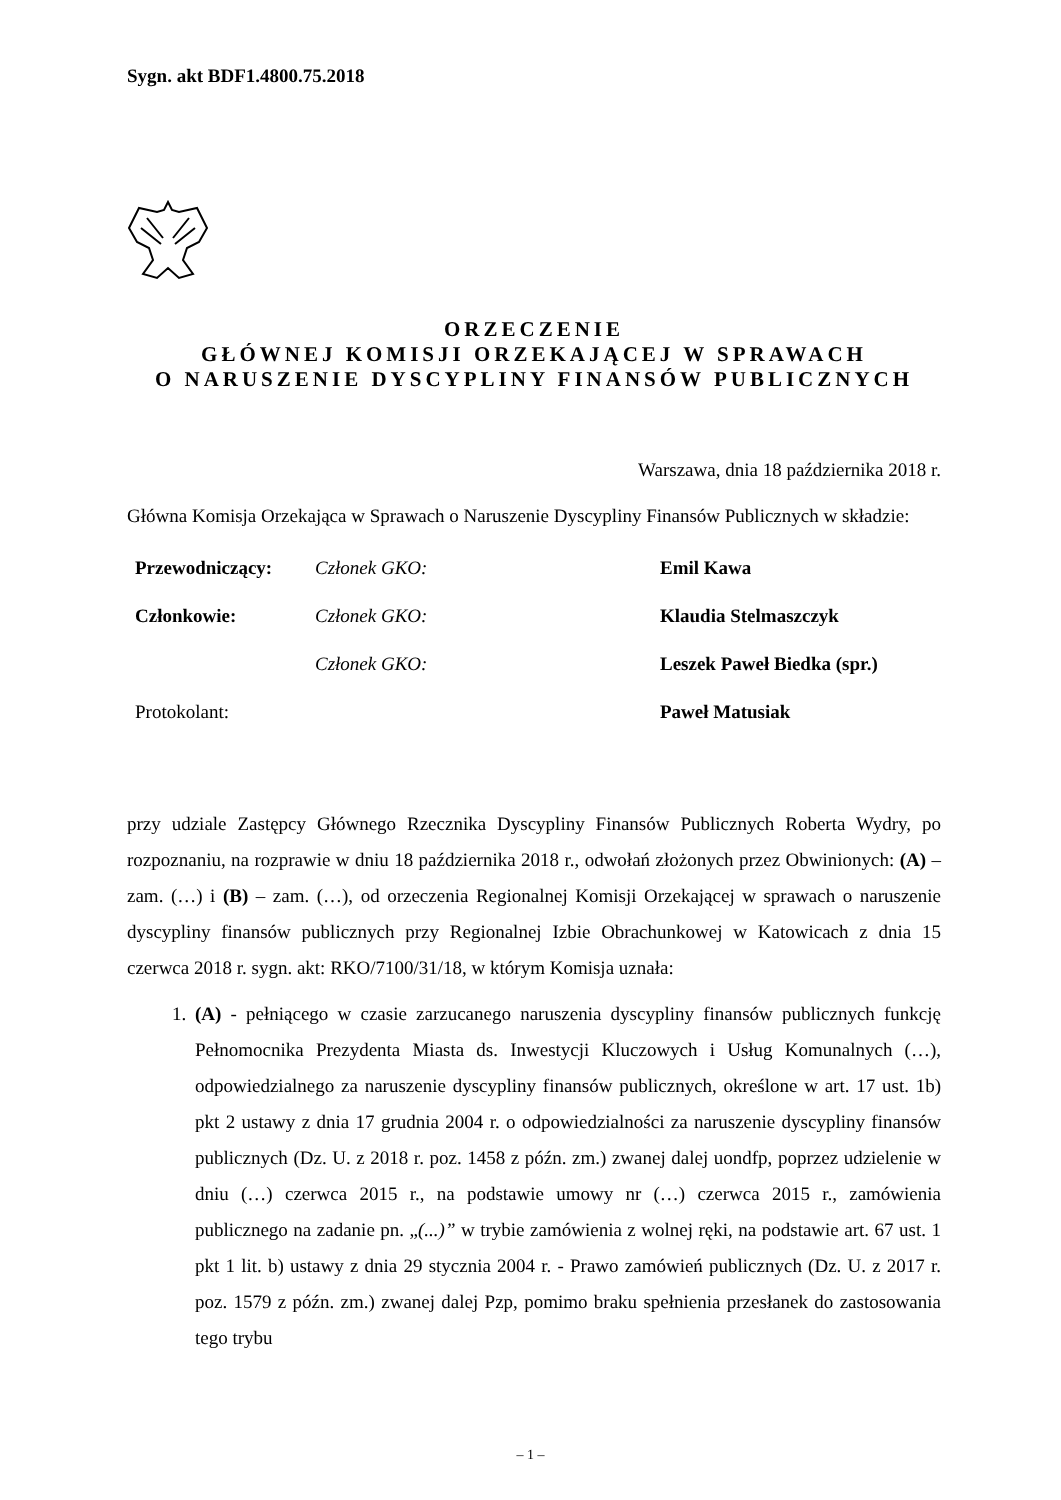Sygn. akt BDF1.4800.75.2018
ORZECZENIE
GŁÓWNEJ KOMISJI ORZEKAJĄCEJ W SPRAWACH
O NARUSZENIE DYSCYPLINY FINANSÓW PUBLICZNYCH
Warszawa, dnia 18 października 2018 r.
Główna Komisja Orzekająca w Sprawach o Naruszenie Dyscypliny Finansów Publicznych w składzie:
| Przewodniczący: | Członek GKO: | Emil Kawa |
| Członkowie: | Członek GKO: | Klaudia Stelmaszczyk |
| | Członek GKO: | Leszek Paweł Biedka (spr.) |
| Protokolant: | | Paweł Matusiak |
przy udziale Zastępcy Głównego Rzecznika Dyscypliny Finansów Publicznych Roberta Wydry, po rozpoznaniu, na rozprawie w dniu 18 października 2018 r., odwołań złożonych przez Obwinionych: (A) – zam. (…) i (B) – zam. (…), od orzeczenia Regionalnej Komisji Orzekającej w sprawach o naruszenie dyscypliny finansów publicznych przy Regionalnej Izbie Obrachunkowej w Katowicach z dnia 15 czerwca 2018 r. sygn. akt: RKO/7100/31/18, w którym Komisja uznała:
1. (A) - pełniącego w czasie zarzucanego naruszenia dyscypliny finansów publicznych funkcję Pełnomocnika Prezydenta Miasta ds. Inwestycji Kluczowych i Usług Komunalnych (…), odpowiedzialnego za naruszenie dyscypliny finansów publicznych, określone w art. 17 ust. 1b) pkt 2 ustawy z dnia 17 grudnia 2004 r. o odpowiedzialności za naruszenie dyscypliny finansów publicznych (Dz. U. z 2018 r. poz. 1458 z późn. zm.) zwanej dalej uondfp, poprzez udzielenie w dniu (…) czerwca 2015 r., na podstawie umowy nr (…) czerwca 2015 r., zamówienia publicznego na zadanie pn. „(...)” w trybie zamówienia z wolnej ręki, na podstawie art. 67 ust. 1 pkt 1 lit. b) ustawy z dnia 29 stycznia 2004 r. - Prawo zamówień publicznych (Dz. U. z 2017 r. poz. 1579 z późn. zm.) zwanej dalej Pzp, pomimo braku spełnienia przesłanek do zastosowania tego trybu
– 1 –